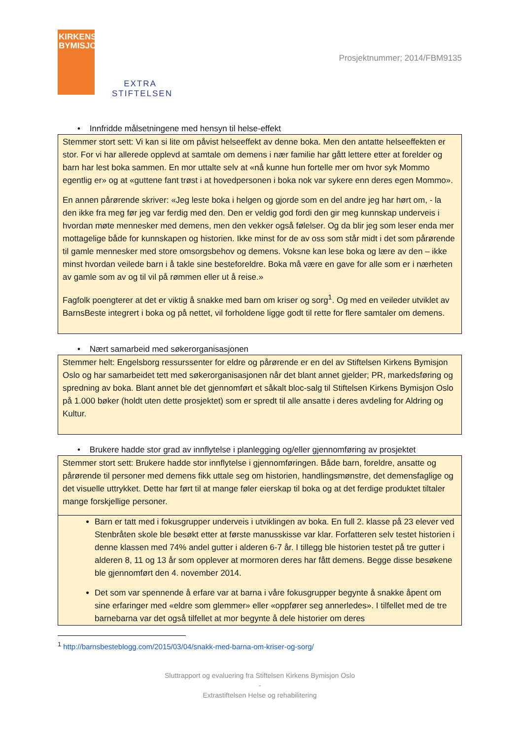KIRKENS BYMISJON
EXTRA STIFTELSEN
Prosjektnummer; 2014/FBM9135
• Innfridde målsetningene med hensyn til helse-effekt
Stemmer stort sett: Vi kan si lite om påvist helseeffekt av denne boka. Men den antatte helseeffekten er stor. For vi har allerede opplevd at samtale om demens i nær familie har gått lettere etter at forelder og barn har lest boka sammen. En mor uttalte selv at «nå kunne hun fortelle mer om hvor syk Mommo egentlig er» og at «guttene fant trøst i at hovedpersonen i boka nok var sykere enn deres egen Mommo».
En annen pårørende skriver: «Jeg leste boka i helgen og gjorde som en del andre jeg har hørt om, - la den ikke fra meg før jeg var ferdig med den. Den er veldig god fordi den gir meg kunnskap underveis i hvordan møte mennesker med demens, men den vekker også følelser. Og da blir jeg som leser enda mer mottagelige både for kunnskapen og historien. Ikke minst for de av oss som står midt i det som pårørende til gamle mennesker med store omsorgsbehov og demens. Voksne kan lese boka og lære av den – ikke minst hvordan veilede barn i å takle sine besteforeldre. Boka må være en gave for alle som er i nærheten av gamle som av og til vil på rømmen eller ut å reise.»
Fagfolk poengterer at det er viktig å snakke med barn om kriser og sorg<sup>1</sup>. Og med en veileder utviklet av BarnsBeste integrert i boka og på nettet, vil forholdene ligge godt til rette for flere samtaler om demens.
• Nært samarbeid med søkerorganisasjonen
Stemmer helt: Engelsborg ressurssenter for eldre og pårørende er en del av Stiftelsen Kirkens Bymisjon Oslo og har samarbeidet tett med søkerorganisasjonen når det blant annet gjelder; PR, markedsføring og spredning av boka. Blant annet ble det gjennomført et såkalt bloc-salg til Stiftelsen Kirkens Bymisjon Oslo på 1.000 bøker (holdt uten dette prosjektet) som er spredt til alle ansatte i deres avdeling for Aldring og Kultur.
• Brukere hadde stor grad av innflytelse i planlegging og/eller gjennomføring av prosjektet
Stemmer stort sett: Brukere hadde stor innflytelse i gjennomføringen. Både barn, foreldre, ansatte og pårørende til personer med demens fikk uttale seg om historien, handlingsmønstre, det demensfaglige og det visuelle uttrykket. Dette har ført til at mange føler eierskap til boka og at det ferdige produktet tiltaler mange forskjellige personer.
Barn er tatt med i fokusgrupper underveis i utviklingen av boka. En full 2. klasse på 23 elever ved Stenbråten skole ble besøkt etter at første manusskisse var klar. Forfatteren selv testet historien i denne klassen med 74% andel gutter i alderen 6-7 år. I tillegg ble historien testet på tre gutter i alderen 8, 11 og 13 år som opplever at mormoren deres har fått demens. Begge disse besøkene ble gjennomført den 4. november 2014.
Det som var spennende å erfare var at barna i våre fokusgrupper begynte å snakke åpent om sine erfaringer med «eldre som glemmer» eller «oppfører seg annerledes». I tilfellet med de tre barnebarna var det også tilfellet at mor begynte å dele historier om deres
<sup>1</sup> http://barnsbesteblogg.com/2015/03/04/snakk-med-barna-om-kriser-og-sorg/
Sluttrapport og evaluering fra Stiftelsen Kirkens Bymisjon Oslo
-
Extrastiftelsen Helse og rehabilitering